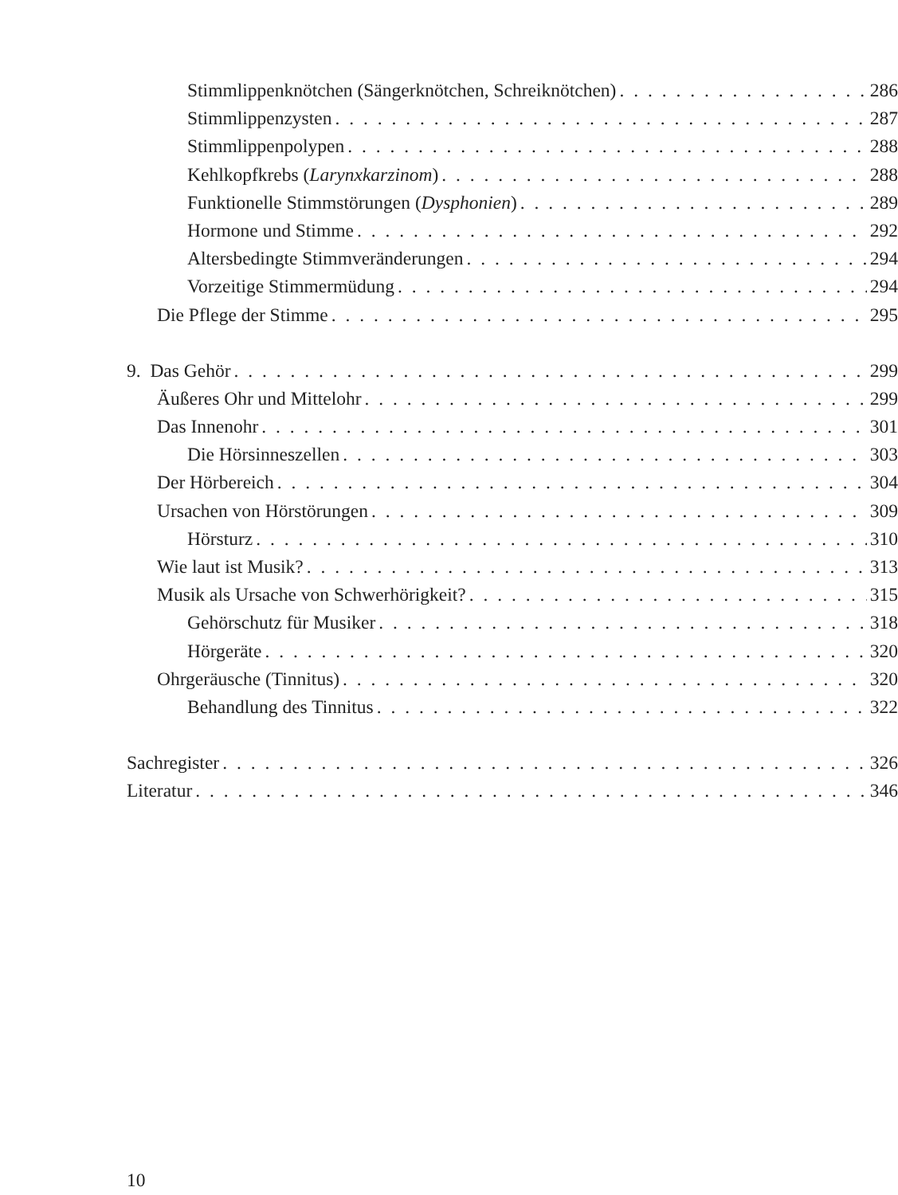Stimmlippenknötchen (Sängerknötchen, Schreiknötchen) 286
Stimmlippenzysten 287
Stimmlippenpolypen 288
Kehlkopfkrebs (Larynxkarzinom) 288
Funktionelle Stimmstörungen (Dysphonien) 289
Hormone und Stimme 292
Altersbedingte Stimmveränderungen 294
Vorzeitige Stimmermüdung 294
Die Pflege der Stimme 295
9. Das Gehör 299
Äußeres Ohr und Mittelohr 299
Das Innenohr 301
Die Hörsinneszellen 303
Der Hörbereich 304
Ursachen von Hörstörungen 309
Hörsturz 310
Wie laut ist Musik? 313
Musik als Ursache von Schwerhörigkeit? 315
Gehörschutz für Musiker 318
Hörgeräte 320
Ohrgeräusche (Tinnitus) 320
Behandlung des Tinnitus 322
Sachregister 326
Literatur 346
10